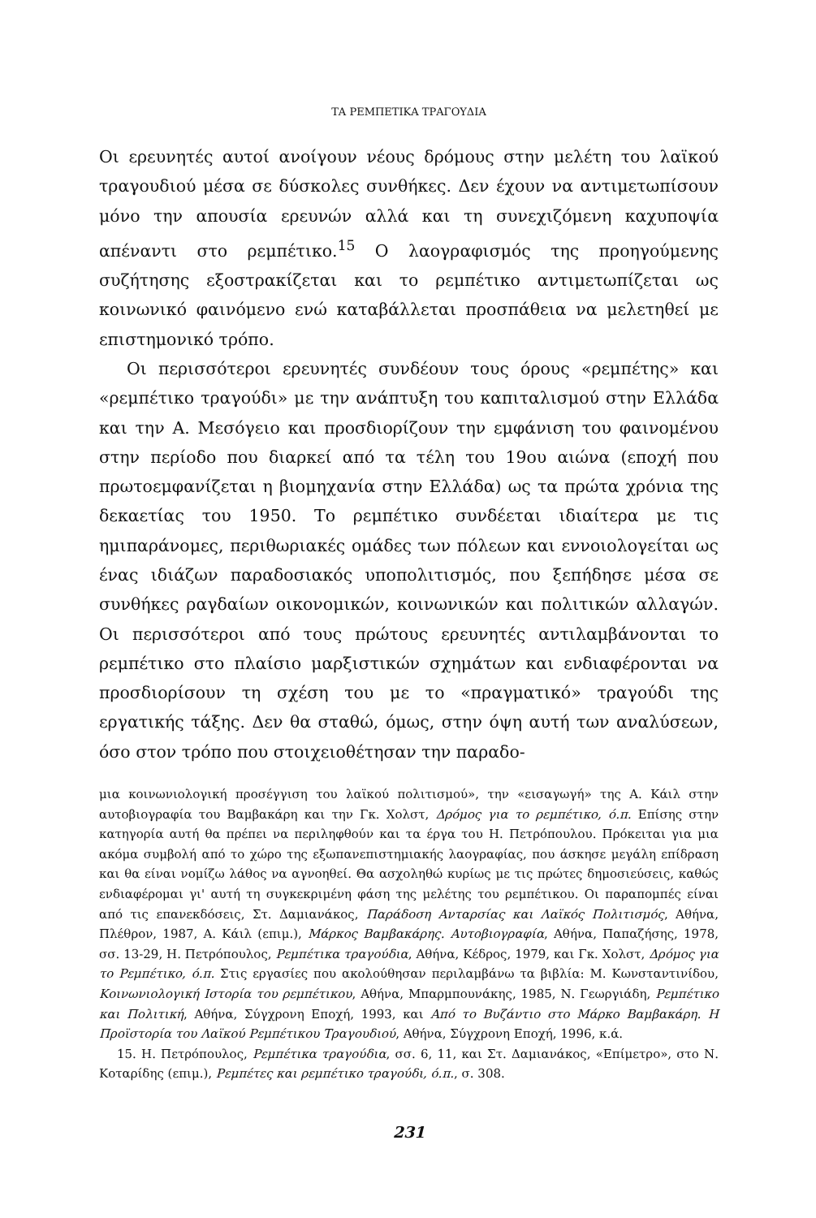ΤΑ ΡΕΜΠΕΤΙΚΑ ΤΡΑΓΟΥΔΙΑ
Οι ερευνητές αυτοί ανοίγουν νέους δρόμους στην μελέτη του λαϊκού τραγουδιού μέσα σε δύσκολες συνθήκες. Δεν έχουν να αντιμετωπίσουν μόνο την απουσία ερευνών αλλά και τη συνεχιζόμενη καχυποψία απέναντι στο ρεμπέτικο.<sup>15</sup> Ο λαογραφισμός της προηγούμενης συζήτησης εξοστρακίζεται και το ρεμπέτικο αντιμετωπίζεται ως κοινωνικό φαινόμενο ενώ καταβάλλεται προσπάθεια να μελετηθεί με επιστημονικό τρόπο.
Οι περισσότεροι ερευνητές συνδέουν τους όρους «ρεμπέτης» και «ρεμπέτικο τραγούδι» με την ανάπτυξη του καπιταλισμού στην Ελλάδα και την Α. Μεσόγειο και προσδιορίζουν την εμφάνιση του φαινομένου στην περίοδο που διαρκεί από τα τέλη του 19ου αιώνα (εποχή που πρωτοεμφανίζεται η βιομηχανία στην Ελλάδα) ως τα πρώτα χρόνια της δεκαετίας του 1950. Το ρεμπέτικο συνδέεται ιδιαίτερα με τις ημιπαράνομες, περιθωριακές ομάδες των πόλεων και εννοιολογείται ως ένας ιδιάζων παραδοσιακός υποπολιτισμός, που ξεπήδησε μέσα σε συνθήκες ραγδαίων οικονομικών, κοινωνικών και πολιτικών αλλαγών. Οι περισσότεροι από τους πρώτους ερευνητές αντιλαμβάνονται το ρεμπέτικο στο πλαίσιο μαρξιστικών σχημάτων και ενδιαφέρονται να προσδιορίσουν τη σχέση του με το «πραγματικό» τραγούδι της εργατικής τάξης. Δεν θα σταθώ, όμως, στην όψη αυτή των αναλύσεων, όσο στον τρόπο που στοιχειοθέτησαν την παραδο-
μια κοινωνιολογική προσέγγιση του λαϊκού πολιτισμού», την «εισαγωγή» της Α. Κάιλ στην αυτοβιογραφία του Βαμβακάρη και την Γκ. Χολστ, Δρόμος για το ρεμπέτικο, ό.π. Επίσης στην κατηγορία αυτή θα πρέπει να περιληφθούν και τα έργα του Η. Πετρόπουλου. Πρόκειται για μια ακόμα συμβολή από το χώρο της εξωπανεπιστημιακής λαογραφίας, που άσκησε μεγάλη επίδραση και θα είναι νομίζω λάθος να αγνοηθεί. Θα ασχοληθώ κυρίως με τις πρώτες δημοσιεύσεις, καθώς ενδιαφέρομαι γι' αυτή τη συγκεκριμένη φάση της μελέτης του ρεμπέτικου. Οι παραπομπές είναι από τις επανεκδόσεις, Στ. Δαμιανάκος, Παράδοση Ανταρσίας και Λαϊκός Πολιτισμός, Αθήνα, Πλέθρον, 1987, Α. Κάιλ (επιμ.), Μάρκος Βαμβακάρης. Αυτοβιογραφία, Αθήνα, Παπαζήσης, 1978, σσ. 13-29, Η. Πετρόπουλος, Ρεμπέτικα τραγούδια, Αθήνα, Κέδρος, 1979, και Γκ. Χολστ, Δρόμος για το Ρεμπέτικο, ό.π. Στις εργασίες που ακολούθησαν περιλαμβάνω τα βιβλία: Μ. Κωνσταντινίδου, Κοινωνιολογική Ιστορία του ρεμπέτικου, Αθήνα, Μπαρμπουνάκης, 1985, Ν. Γεωργιάδη, Ρεμπέτικο και Πολιτική, Αθήνα, Σύγχρονη Εποχή, 1993, και Από το Βυζάντιο στο Μάρκο Βαμβακάρη. Η Προϊστορία του Λαϊκού Ρεμπέτικου Τραγουδιού, Αθήνα, Σύγχρονη Εποχή, 1996, κ.ά.
15. Η. Πετρόπουλος, Ρεμπέτικα τραγούδια, σσ. 6, 11, και Στ. Δαμιανάκος, «Επίμετρο», στο Ν. Κοταρίδης (επιμ.), Ρεμπέτες και ρεμπέτικο τραγούδι, ό.π., σ. 308.
231